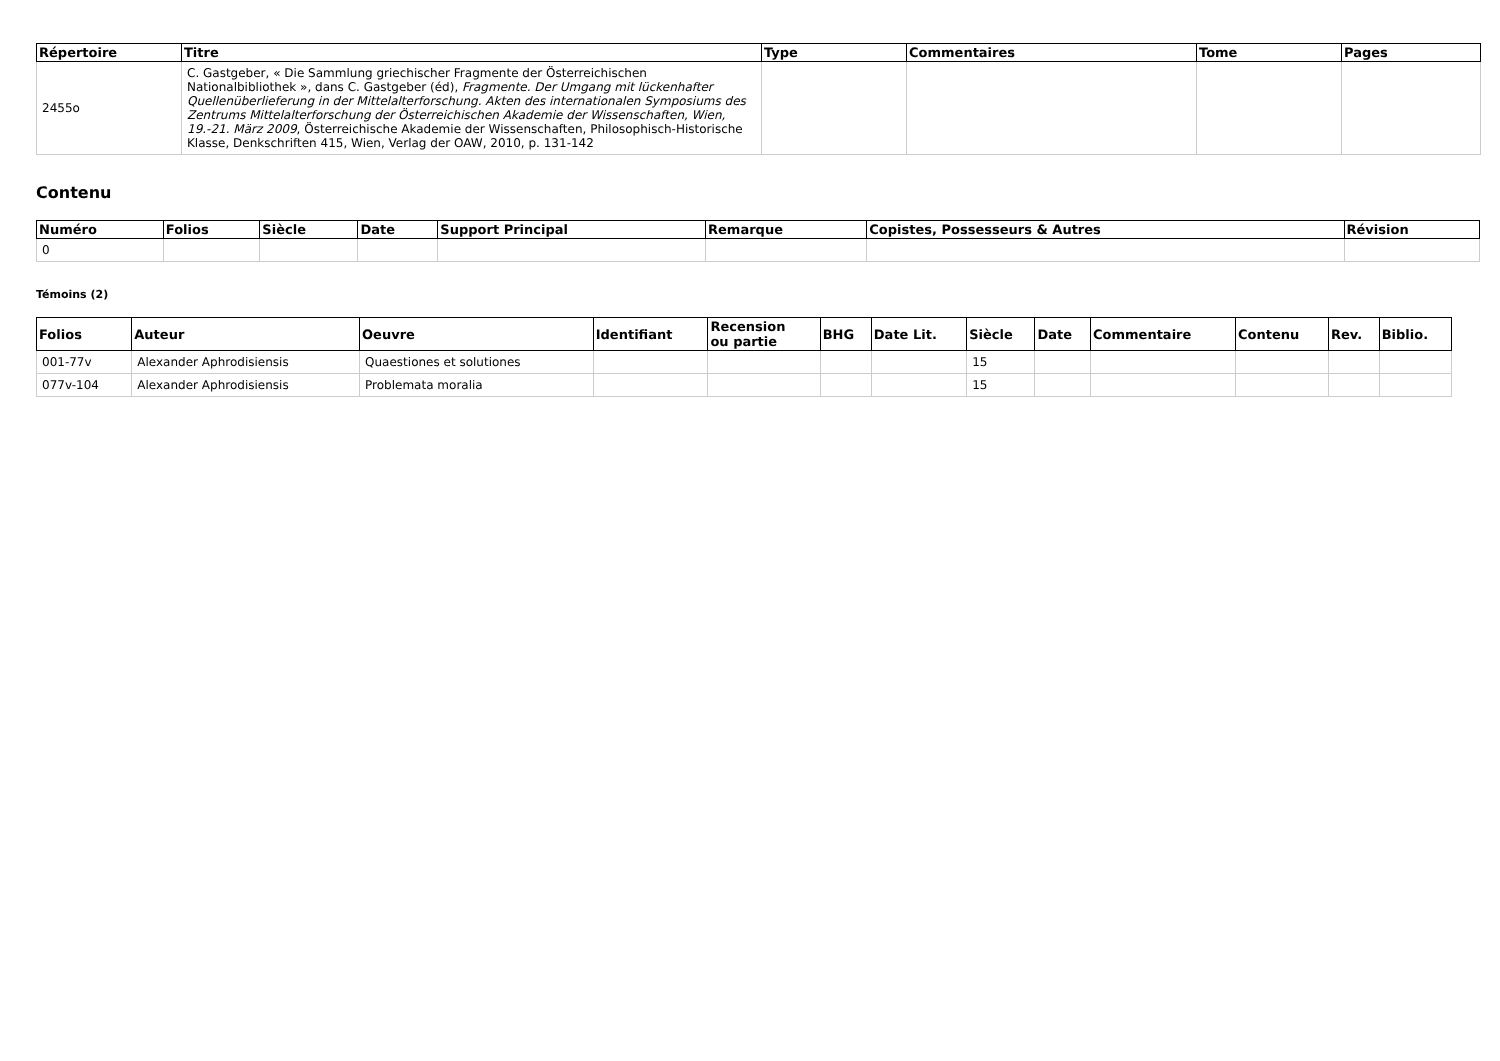| Répertoire | Titre | Type | Commentaires | Tome | Pages |
| --- | --- | --- | --- | --- | --- |
| 2455o | C. Gastgeber, « Die Sammlung griechischer Fragmente der Österreichischen Nationalbibliothek », dans C. Gastgeber (éd), Fragmente. Der Umgang mit lückenhafter Quellenüberlieferung in der Mittelalterforschung. Akten des internationalen Symposiums des Zentrums Mittelalterforschung der Österreichischen Akademie der Wissenschaften, Wien, 19.-21. März 2009 , Österreichische Akademie der Wissenschaften, Philosophisch-Historische Klasse, Denkschriften 415, Wien, Verlag der OAW, 2010, p. 131-142 | | | | |
Contenu
| Numéro | Folios | Siècle | Date | Support Principal | Remarque | Copistes, Possesseurs & Autres | Révision |
| --- | --- | --- | --- | --- | --- | --- | --- |
| 0 | | | | | | | |
Témoins (2)
| Folios | Auteur | Oeuvre | Identifiant | Recension ou partie | BHG | Date Lit. | Siècle | Date | Commentaire | Contenu | Rev. | Biblio. |
| --- | --- | --- | --- | --- | --- | --- | --- | --- | --- | --- | --- | --- |
| 001-77v | Alexander Aphrodisiensis | Quaestiones et solutiones | | | | | 15 | | | | | |
| 077v-104 | Alexander Aphrodisiensis | Problemata moralia | | | | | 15 | | | | | |